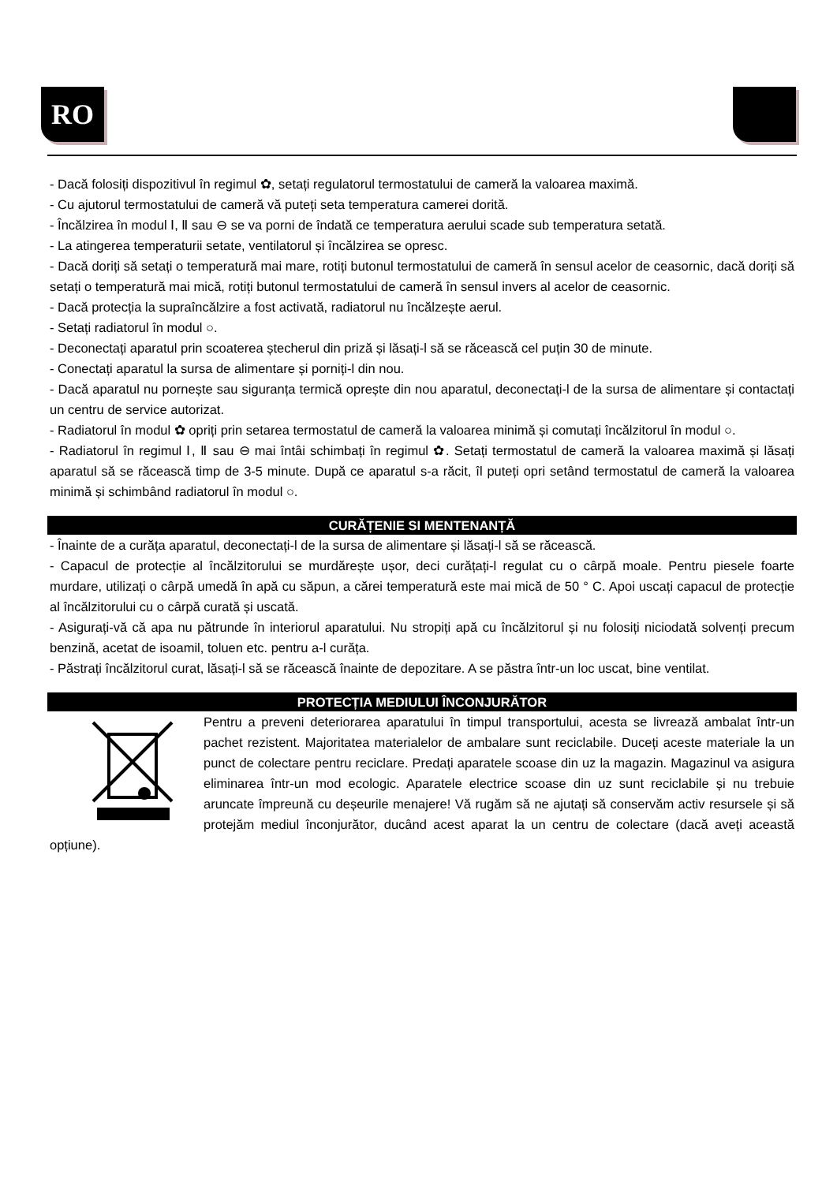RO
- Dacă folosiți dispozitivul în regimul ✿, setați regulatorul termostatului de cameră la valoarea maximă.
- Cu ajutorul termostatului de cameră vă puteți seta temperatura camerei dorită.
- Încălzirea în modul Ⅰ, Ⅱ sau ⊖ se va porni de îndată ce temperatura aerului scade sub temperatura setată.
- La atingerea temperaturii setate, ventilatorul și încălzirea se opresc.
- Dacă doriți să setați o temperatură mai mare, rotiți butonul termostatului de cameră în sensul acelor de ceasornic, dacă doriți să setați o temperatură mai mică, rotiți butonul termostatului de cameră în sensul invers al acelor de ceasornic.
- Dacă protecția la supraîncălzire a fost activată, radiatorul nu încălzește aerul.
- Setați radiatorul în modul ○.
- Deconectați aparatul prin scoaterea ștecherul din priză și lăsați-l să se răcească cel puțin 30 de minute.
- Conectați aparatul la sursa de alimentare și porniți-l din nou.
- Dacă aparatul nu pornește sau siguranța termică oprește din nou aparatul, deconectați-l de la sursa de alimentare și contactați un centru de service autorizat.
- Radiatorul în modul ✿ opriți prin setarea termostatul de cameră la valoarea minimă și comutați încălzitorul în modul ○.
- Radiatorul în regimul Ⅰ, Ⅱ sau ⊖ mai întâi schimbați în regimul ✿. Setați termostatul de cameră la valoarea maximă și lăsați aparatul să se răcească timp de 3-5 minute. După ce aparatul s-a răcit, îl puteți opri setând termostatul de cameră la valoarea minimă și schimbând radiatorul în modul ○.
CURĂȚENIE SI MENTENANȚĂ
- Înainte de a curăța aparatul, deconectați-l de la sursa de alimentare și lăsați-l să se răcească.
- Capacul de protecție al încălzitorului se murdărește ușor, deci curățați-l regulat cu o cârpă moale. Pentru piesele foarte murdare, utilizați o cârpă umedă în apă cu săpun, a cărei temperatură este mai mică de 50 ° C. Apoi uscați capacul de protecție al încălzitorului cu o cârpă curată și uscată.
- Asigurați-vă că apa nu pătrunde în interiorul aparatului. Nu stropiți apă cu încălzitorul și nu folosiți niciodată solvenți precum benzină, acetat de isoamil, toluen etc. pentru a-l curăța.
- Păstrați încălzitorul curat, lăsați-l să se răcească înainte de depozitare. A se păstra într-un loc uscat, bine ventilat.
PROTECȚIA MEDIULUI ÎNCONJURĂTOR
Pentru a preveni deteriorarea aparatului în timpul transportului, acesta se livrează ambalat într-un pachet rezistent. Majoritatea materialelor de ambalare sunt reciclabile. Duceți aceste materiale la un punct de colectare pentru reciclare. Predați aparatele scoase din uz la magazin. Magazinul va asigura eliminarea într-un mod ecologic. Aparatele electrice scoase din uz sunt reciclabile și nu trebuie aruncate împreună cu deșeurile menajere! Vă rugăm să ne ajutați să conservăm activ resursele și să protejăm mediul înconjurător, ducând acest aparat la un centru de colectare (dacă aveți această opțiune).